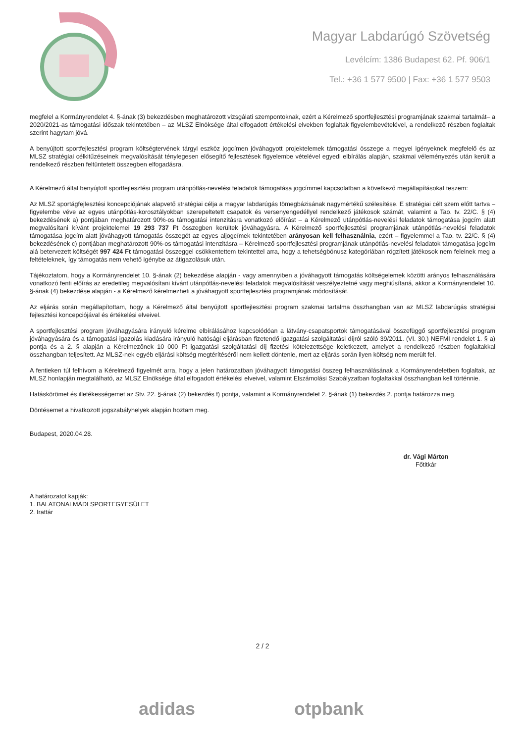Magyar Labdarúgó Szövetség
Levélcím: 1386 Budapest 62. Pf. 906/1
Tel.: +36 1 577 9500 | Fax: +36 1 577 9503
megfelel a Kormányrendelet 4. §-ának (3) bekezdésben meghatározott vizsgálati szempontoknak, ezért a Kérelmező sportfejlesztési programjának szakmai tartalmát– a 2020/2021-as támogatási időszak tekintetében – az MLSZ Elnöksége által elfogadott értékelési elvekben foglaltak figyelembevételével, a rendelkező részben foglaltak szerint hagytam jóvá.
A benyújtott sportfejlesztési program költségtervének tárgyi eszköz jogcímen jóváhagyott projektelemek támogatási összege a megyei igényeknek megfelelő és az MLSZ stratégiai célkitűzéseinek megvalósítását ténylegesen elősegítő fejlesztések figyelembe vételével egyedi elbírálás alapján, szakmai véleményezés után került a rendelkező részben feltüntetett összegben elfogadásra.
A Kérelmező által benyújtott sportfejlesztési program utánpótlás-nevelési feladatok támogatása jogcímmel kapcsolatban a következő megállapításokat teszem:
Az MLSZ sportágfejlesztési koncepciójának alapvető stratégiai célja a magyar labdarúgás tömegbázisának nagymértékű szélesítése. E stratégiai célt szem előtt tartva – figyelembe véve az egyes utánpótlás-korosztályokban szerepeltetett csapatok és versenyengedéllyel rendelkező játékosok számát, valamint a Tao. tv. 22/C. § (4) bekezdésének a) pontjában meghatározott 90%-os támogatási intenzitásra vonatkozó előírást – a Kérelmező utánpótlás-nevelési feladatok támogatása jogcím alatt megvalósítani kívánt projektelemei 19 293 737 Ft összegben kerültek jóváhagyásra. A Kérelmező sportfejlesztési programjának utánpótlás-nevelési feladatok támogatása jogcím alatt jóváhagyott támogatás összegét az egyes aljogcímek tekintetében arányosan kell felhasználnia, ezért – figyelemmel a Tao. tv. 22/C. § (4) bekezdésének c) pontjában meghatározott 90%-os támogatási intenzitásra – Kérelmező sportfejlesztési programjának utánpótlás-nevelési feladatok támogatása jogcím alá betervezett költségét 997 424 Ft támogatási összeggel csökkentettem tekintettel arra, hogy a tehetségbónusz kategóriában rögzített játékosok nem felelnek meg a feltételeknek, így támogatás nem vehető igénybe az átigazolásuk után.
Tájékoztatom, hogy a Kormányrendelet 10. §-ának (2) bekezdése alapján - vagy amennyiben a jóváhagyott támogatás költségelemek közötti arányos felhasználására vonatkozó fenti előírás az eredetileg megvalósítani kívánt utánpótlás-nevelési feladatok megvalósítását veszélyeztetné vagy meghiúsítaná, akkor a Kormányrendelet 10. §-ának (4) bekezdése alapján - a Kérelmező kérelmezheti a jóváhagyott sportfejlesztési programjának módosítását.
Az eljárás során megállapítottam, hogy a Kérelmező által benyújtott sportfejlesztési program szakmai tartalma összhangban van az MLSZ labdarúgás stratégiai fejlesztési koncepciójával és értékelési elveivel.
A sportfejlesztési program jóváhagyására irányuló kérelme elbírálásához kapcsolódóan a látvány-csapatsportok támogatásával összefüggő sportfejlesztési program jóváhagyására és a támogatási igazolás kiadására irányuló hatósági eljárásban fizetendő igazgatási szolgáltatási díjról szóló 39/2011. (VI. 30.) NEFMI rendelet 1. § a) pontja és a 2. § alapján a Kérelmezőnek 10 000 Ft igazgatási szolgáltatási díj fizetési kötelezettsége keletkezett, amelyet a rendelkező részben foglaltakkal összhangban teljesített. Az MLSZ-nek egyéb eljárási költség megtérítéséről nem kellett döntenie, mert az eljárás során ilyen költség nem merült fel.
A fentieken túl felhívom a Kérelmező figyelmét arra, hogy a jelen határozatban jóváhagyott támogatási összeg felhasználásának a Kormányrendeletben foglaltak, az MLSZ honlapján megtalálható, az MLSZ Elnöksége által elfogadott értékelési elveivel, valamint Elszámolási Szabályzatban foglaltakkal összhangban kell történnie.
Hatáskörömet és illetékességemet az Stv. 22. §-ának (2) bekezdés f) pontja, valamint a Kormányrendelet 2. §-ának (1) bekezdés 2. pontja határozza meg.
Döntésemet a hivatkozott jogszabályhelyek alapján hoztam meg.
Budapest, 2020.04.28.
dr. Vági Márton
Főtitkár
A határozatot kapják:
1. BALATONALMÁDI SPORTEGYESÜLET
2. Irattár
2 / 2
adidas otpbank